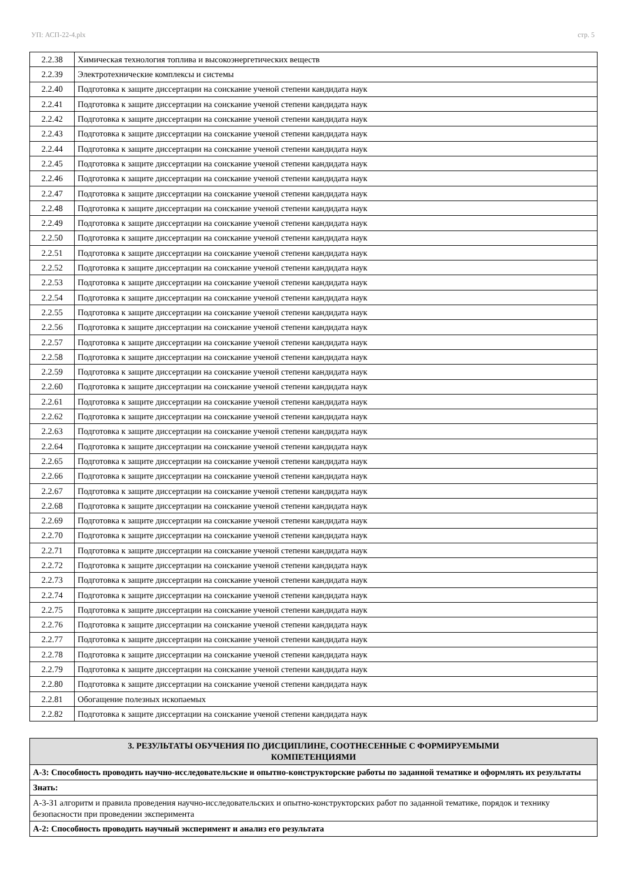УП: АСП-22-4.plx стр. 5
| 2.2.38 | Химическая технология топлива и высокоэнергетических веществ |
| 2.2.39 | Электротехнические комплексы и системы |
| 2.2.40 | Подготовка к защите диссертации на соискание ученой степени кандидата наук |
| 2.2.41 | Подготовка к защите диссертации на соискание ученой степени кандидата наук |
| 2.2.42 | Подготовка к защите диссертации на соискание ученой степени кандидата наук |
| 2.2.43 | Подготовка к защите диссертации на соискание ученой степени кандидата наук |
| 2.2.44 | Подготовка к защите диссертации на соискание ученой степени кандидата наук |
| 2.2.45 | Подготовка к защите диссертации на соискание ученой степени кандидата наук |
| 2.2.46 | Подготовка к защите диссертации на соискание ученой степени кандидата наук |
| 2.2.47 | Подготовка к защите диссертации на соискание ученой степени кандидата наук |
| 2.2.48 | Подготовка к защите диссертации на соискание ученой степени кандидата наук |
| 2.2.49 | Подготовка к защите диссертации на соискание ученой степени кандидата наук |
| 2.2.50 | Подготовка к защите диссертации на соискание ученой степени кандидата наук |
| 2.2.51 | Подготовка к защите диссертации на соискание ученой степени кандидата наук |
| 2.2.52 | Подготовка к защите диссертации на соискание ученой степени кандидата наук |
| 2.2.53 | Подготовка к защите диссертации на соискание ученой степени кандидата наук |
| 2.2.54 | Подготовка к защите диссертации на соискание ученой степени кандидата наук |
| 2.2.55 | Подготовка к защите диссертации на соискание ученой степени кандидата наук |
| 2.2.56 | Подготовка к защите диссертации на соискание ученой степени кандидата наук |
| 2.2.57 | Подготовка к защите диссертации на соискание ученой степени кандидата наук |
| 2.2.58 | Подготовка к защите диссертации на соискание ученой степени кандидата наук |
| 2.2.59 | Подготовка к защите диссертации на соискание ученой степени кандидата наук |
| 2.2.60 | Подготовка к защите диссертации на соискание ученой степени кандидата наук |
| 2.2.61 | Подготовка к защите диссертации на соискание ученой степени кандидата наук |
| 2.2.62 | Подготовка к защите диссертации на соискание ученой степени кандидата наук |
| 2.2.63 | Подготовка к защите диссертации на соискание ученой степени кандидата наук |
| 2.2.64 | Подготовка к защите диссертации на соискание ученой степени кандидата наук |
| 2.2.65 | Подготовка к защите диссертации на соискание ученой степени кандидата наук |
| 2.2.66 | Подготовка к защите диссертации на соискание ученой степени кандидата наук |
| 2.2.67 | Подготовка к защите диссертации на соискание ученой степени кандидата наук |
| 2.2.68 | Подготовка к защите диссертации на соискание ученой степени кандидата наук |
| 2.2.69 | Подготовка к защите диссертации на соискание ученой степени кандидата наук |
| 2.2.70 | Подготовка к защите диссертации на соискание ученой степени кандидата наук |
| 2.2.71 | Подготовка к защите диссертации на соискание ученой степени кандидата наук |
| 2.2.72 | Подготовка к защите диссертации на соискание ученой степени кандидата наук |
| 2.2.73 | Подготовка к защите диссертации на соискание ученой степени кандидата наук |
| 2.2.74 | Подготовка к защите диссертации на соискание ученой степени кандидата наук |
| 2.2.75 | Подготовка к защите диссертации на соискание ученой степени кандидата наук |
| 2.2.76 | Подготовка к защите диссертации на соискание ученой степени кандидата наук |
| 2.2.77 | Подготовка к защите диссертации на соискание ученой степени кандидата наук |
| 2.2.78 | Подготовка к защите диссертации на соискание ученой степени кандидата наук |
| 2.2.79 | Подготовка к защите диссертации на соискание ученой степени кандидата наук |
| 2.2.80 | Подготовка к защите диссертации на соискание ученой степени кандидата наук |
| 2.2.81 | Обогащение полезных ископаемых |
| 2.2.82 | Подготовка к защите диссертации на соискание ученой степени кандидата наук |
| 3. РЕЗУЛЬТАТЫ ОБУЧЕНИЯ ПО ДИСЦИПЛИНЕ, СООТНЕСЕННЫЕ С ФОРМИРУЕМЫМИ КОМПЕТЕНЦИЯМИ |
| А-3: Способность проводить научно-исследовательские и опытно-конструкторские работы по заданной тематике и оформлять их результаты |
| Знать: |
| А-3-З1 алгоритм и правила проведения научно-исследовательских и опытно-конструкторских работ по заданной тематике, порядок и технику безопасности при проведении эксперимента |
| А-2: Способность проводить научный эксперимент и анализ его результата |